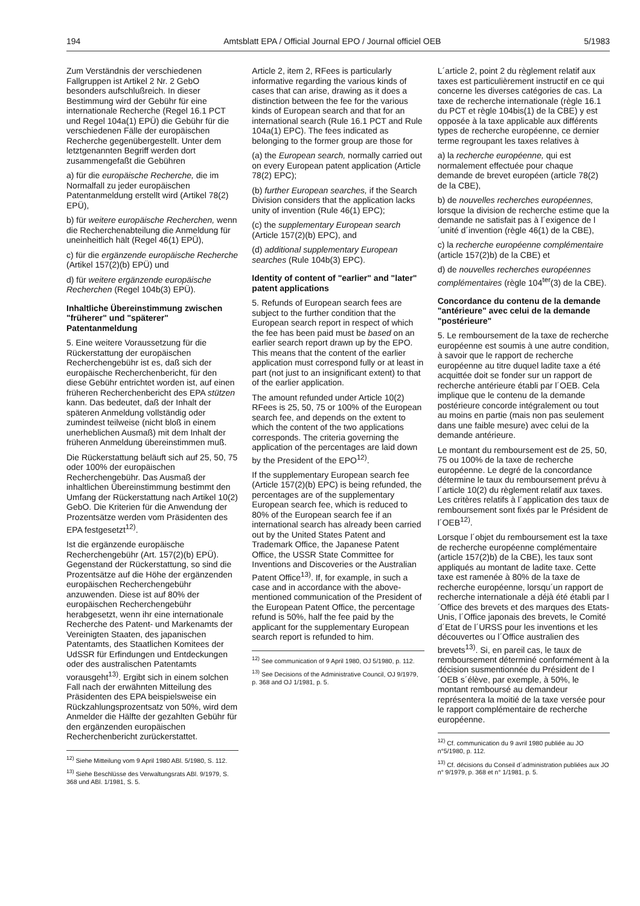194 Amtsblatt EPA / Official Journal EPO / Journal officiel OEB 5/1983
Zum Verständnis der verschiedenen Fallgruppen ist Artikel 2 Nr. 2 GebO besonders aufschlußreich. In dieser Bestimmung wird der Gebühr für eine internationale Recherche (Regel 16.1 PCT und Regel 104a(1) EPÜ) die Gebühr für die verschiedenen Fälle der europäischen Recherche gegenübergestellt. Unter dem letztgenannten Begriff werden dort zusammengefaßt die Gebühren
a) für die europäische Recherche, die im Normalfall zu jeder europäischen Patentanmeldung erstellt wird (Artikel 78(2) EPÜ),
b) für weitere europäische Recherchen, wenn die Recherchenabteilung die Anmeldung für uneinheitlich hält (Regel 46(1) EPÜ),
c) für die ergänzende europäische Recherche (Artikel 157(2)(b) EPÜ) und
d) für weitere ergänzende europäische Recherchen (Regel 104b(3) EPÜ).
Inhaltliche Übereinstimmung zwischen "früherer" und "späterer" Patentanmeldung
5. Eine weitere Voraussetzung für die Rückerstattung der europäischen Recherchengebühr ist es, daß sich der europäische Recherchenbericht, für den diese Gebühr entrichtet worden ist, auf einen früheren Recherchenbericht des EPA stützen kann. Das bedeutet, daß der Inhalt der späteren Anmeldung vollständig oder zumindest teilweise (nicht bloß in einem unerheblichen Ausmaß) mit dem Inhalt der früheren Anmeldung übereinstimmen muß.
Die Rückerstattung beläuft sich auf 25, 50, 75 oder 100% der europäischen Recherchengebühr. Das Ausmaß der inhaltlichen Übereinstimmung bestimmt den Umfang der Rückerstattung nach Artikel 10(2) GebO. Die Kriterien für die Anwendung der Prozentsätze werden vom Präsidenten des EPA festgesetzt<sup>12)</sup>.
Ist die ergänzende europäische Recherchengebühr (Art. 157(2)(b) EPÜ). Gegenstand der Rückerstattung, so sind die Prozentsätze auf die Höhe der ergänzenden europäischen Recherchengebühr anzuwenden. Diese ist auf 80% der europäischen Recherchengebühr herabgesetzt, wenn ihr eine internationale Recherche des Patent- und Markenamts der Vereinigten Staaten, des japanischen Patentamts, des Staatlichen Komitees der UdSSR für Erfindungen und Entdeckungen oder des australischen Patentamts vorausgeht<sup>13)</sup>. Ergibt sich in einem solchen Fall nach der erwähnten Mitteilung des Präsidenten des EPA beispielsweise ein Rückzahlungsprozentsatz von 50%, wird dem Anmelder die Hälfte der gezahlten Gebühr für den ergänzenden europäischen Recherchenbericht zurückerstattet.
<sup>12)</sup> Siehe Mitteilung vom 9 April 1980 ABl. 5/1980, S. 112.
<sup>13)</sup> Siehe Beschlüsse des Verwaltungsrats ABl. 9/1979, S. 368 und ABl. 1/1981, S. 5.
Article 2, item 2, RFees is particularly informative regarding the various kinds of cases that can arise, drawing as it does a distinction between the fee for the various kinds of European search and that for an international search (Rule 16.1 PCT and Rule 104a(1) EPC). The fees indicated as belonging to the former group are those for
(a) the European search, normally carried out on every European patent application (Article 78(2) EPC);
(b) further European searches, if the Search Division considers that the application lacks unity of invention (Rule 46(1) EPC);
(c) the supplementary European search (Article 157(2)(b) EPC), and
(d) additional supplementary European searches (Rule 104b(3) EPC).
Identity of content of "earlier" and "later" patent applications
5. Refunds of European search fees are subject to the further condition that the European search report in respect of which the fee has been paid must be based on an earlier search report drawn up by the EPO. This means that the content of the earlier application must correspond fully or at least in part (not just to an insignificant extent) to that of the earlier application.
The amount refunded under Article 10(2) RFees is 25, 50, 75 or 100% of the European search fee, and depends on the extent to which the content of the two applications corresponds. The criteria governing the application of the percentages are laid down by the President of the EPO<sup>12)</sup>.
If the supplementary European search fee (Article 157(2)(b) EPC) is being refunded, the percentages are of the supplementary European search fee, which is reduced to 80% of the European search fee if an international search has already been carried out by the United States Patent and Trademark Office, the Japanese Patent Office, the USSR State Committee for Inventions and Discoveries or the Australian Patent Office<sup>13)</sup>. If, for example, in such a case and in accordance with the above-mentioned communication of the President of the European Patent Office, the percentage refund is 50%, half the fee paid by the applicant for the supplementary European search report is refunded to him.
<sup>12)</sup> See communication of 9 April 1980, OJ 5/1980, p. 112.
<sup>13)</sup> See Decisions of the Administrative Council, OJ 9/1979, p. 368 and OJ 1/1981, p. 5.
L´article 2, point 2 du règlement relatif aux taxes est particulièrement instructif en ce qui concerne les diverses catégories de cas. La taxe de recherche internationale (règle 16.1 du PCT et règle 104bis(1) de la CBE) y est opposée à la taxe applicable aux différents types de recherche européenne, ce dernier terme regroupant les taxes relatives à
a) la recherche européenne, qui est normalement effectuée pour chaque demande de brevet européen (article 78(2) de la CBE),
b) de nouvelles recherches européennes, lorsque la division de recherche estime que la demande ne satisfait pas à l´exigence de l´unité d´invention (règle 46(1) de la CBE),
c) la recherche européenne complémentaire (article 157(2)b) de la CBE) et
d) de nouvelles recherches européennes complémentaires (règle 104<sup>ter</sup>(3) de la CBE).
Concordance du contenu de la demande "antérieure" avec celui de la demande "postérieure"
5. Le remboursement de la taxe de recherche européenne est soumis à une autre condition, à savoir que le rapport de recherche européenne au titre duquel ladite taxe a été acquittée doit se fonder sur un rapport de recherche antérieure établi par l´OEB. Cela implique que le contenu de la demande postérieure concorde intégralement ou tout au moins en partie (mais non pas seulement dans une faible mesure) avec celui de la demande antérieure.
Le montant du remboursement est de 25, 50, 75 ou 100% de la taxe de recherche européenne. Le degré de la concordance détermine le taux du remboursement prévu à l´article 10(2) du règlement relatif aux taxes. Les critères relatifs à l´application des taux de remboursement sont fixés par le Président de l´OEB<sup>12)</sup>.
Lorsque l´objet du remboursement est la taxe de recherche européenne complémentaire (article 157(2)b) de la CBE), les taux sont appliqués au montant de ladite taxe. Cette taxe est ramenée à 80% de la taxe de recherche européenne, lorsqu´un rapport de recherche internationale a déjà été établi par l´Office des brevets et des marques des Etats-Unis, l´Office japonais des brevets, le Comité d´Etat de l´URSS pour les inventions et les découvertes ou l´Office australien des brevets<sup>13)</sup>. Si, en pareil cas, le taux de remboursement déterminé conformément à la décision susmentionnée du Président de l´OEB s´élève, par exemple, à 50%, le montant remboursé au demandeur représentera la moitié de la taxe versée pour le rapport complémentaire de recherche européenne.
<sup>12)</sup> Cf. communication du 9 avril 1980 publiée au JO n°5/1980, p. 112.
<sup>13)</sup> Cf. décisions du Conseil d´administration publiées aux JO n° 9/1979, p. 368 et n° 1/1981, p. 5.